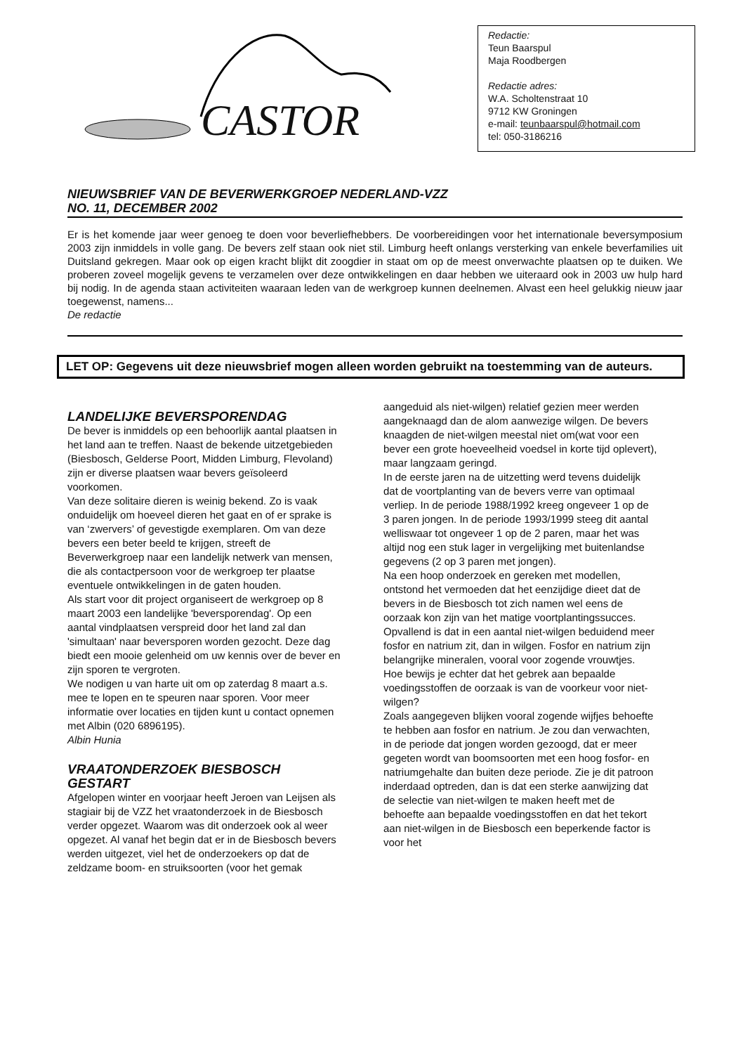CASTOR
Redactie:
Teun Baarspul
Maja Roodbergen
Redactie adres:
W.A. Scholtenstraat 10
9712 KW Groningen
e-mail: teunbaarspul@hotmail.com
tel: 050-3186216
NIEUWSBRIEF VAN DE BEVERWERKGROEP NEDERLAND-VZZ
NO. 11, DECEMBER 2002
Er is het komende jaar weer genoeg te doen voor beverliefhebbers. De voorbereidingen voor het internationale beversymposium 2003 zijn inmiddels in volle gang. De bevers zelf staan ook niet stil. Limburg heeft onlangs versterking van enkele beverfamilies uit Duitsland gekregen. Maar ook op eigen kracht blijkt dit zoogdier in staat om op de meest onverwachte plaatsen op te duiken. We proberen zoveel mogelijk gevens te verzamelen over deze ontwikkelingen en daar hebben we uiteraard ook in 2003 uw hulp hard bij nodig. In de agenda staan activiteiten waaraan leden van de werkgroep kunnen deelnemen. Alvast een heel gelukkig nieuw jaar toegewenst, namens...
De redactie
LET OP: Gegevens uit deze nieuwsbrief mogen alleen worden gebruikt na toestemming van de auteurs.
LANDELIJKE BEVERSPORENDAG
De bever is inmiddels op een behoorlijk aantal plaatsen in het land aan te treffen. Naast de bekende uitzetgebieden (Biesbosch, Gelderse Poort, Midden Limburg, Flevoland) zijn er diverse plaatsen waar bevers geïsoleerd voorkomen.
Van deze solitaire dieren is weinig bekend. Zo is vaak onduidelijk om hoeveel dieren het gaat en of er sprake is van ‘zwervers’ of gevestigde exemplaren. Om van deze bevers een beter beeld te krijgen, streeft de Beverwerkgroep naar een landelijk netwerk van mensen, die als contactpersoon voor de werkgroep ter plaatse eventuele ontwikkelingen in de gaten houden.
Als start voor dit project organiseert de werkgroep op 8 maart 2003 een landelijke 'beversporendag'. Op een aantal vindplaatsen verspreid door het land zal dan 'simultaan' naar beversporen worden gezocht. Deze dag biedt een mooie gelenheid om uw kennis over de bever en zijn sporen te vergroten.
We nodigen u van harte uit om op zaterdag 8 maart a.s. mee te lopen en te speuren naar sporen. Voor meer informatie over locaties en tijden kunt u contact opnemen met Albin (020 6896195).
Albin Hunia
VRAATONDERZOEK BIESBOSCH GESTART
Afgelopen winter en voorjaar heeft Jeroen van Leijsen als stagiair bij de VZZ het vraatonderzoek in de Biesbosch verder opgezet. Waarom was dit onderzoek ook al weer opgezet. Al vanaf het begin dat er in de Biesbosch bevers werden uitgezet, viel het de onderzoekers op dat de zeldzame boom- en struiksoorten (voor het gemak
aangeduid als niet-wilgen) relatief gezien meer werden aangeknaagd dan de alom aanwezige wilgen. De bevers knaagden de niet-wilgen meestal niet om(wat voor een bever een grote hoeveelheid voedsel in korte tijd oplevert), maar langzaam geringd.
In de eerste jaren na de uitzetting werd tevens duidelijk dat de voortplanting van de bevers verre van optimaal verliep. In de periode 1988/1992 kreeg ongeveer 1 op de 3 paren jongen. In de periode 1993/1999 steeg dit aantal welliswaar tot ongeveer 1 op de 2 paren, maar het was altijd nog een stuk lager in vergelijking met buitenlandse gegevens (2 op 3 paren met jongen).
Na een hoop onderzoek en gereken met modellen, ontstond het vermoeden dat het eenzijdige dieet dat de bevers in de Biesbosch tot zich namen wel eens de oorzaak kon zijn van het matige voortplantingssucces. Opvallend is dat in een aantal niet-wilgen beduidend meer fosfor en natrium zit, dan in wilgen. Fosfor en natrium zijn belangrijke mineralen, vooral voor zogende vrouwtjes.
Hoe bewijs je echter dat het gebrek aan bepaalde voedingsstoffen de oorzaak is van de voorkeur voor niet-wilgen?
Zoals aangegeven blijken vooral zogende wijfjes behoefte te hebben aan fosfor en natrium. Je zou dan verwachten, in de periode dat jongen worden gezoogd, dat er meer gegeten wordt van boomsoorten met een hoog fosfor- en natriumgehalte dan buiten deze periode. Zie je dit patroon inderdaad optreden, dan is dat een sterke aanwijzing dat de selectie van niet-wilgen te maken heeft met de behoefte aan bepaalde voedingsstoffen en dat het tekort aan niet-wilgen in de Biesbosch een beperkende factor is voor het